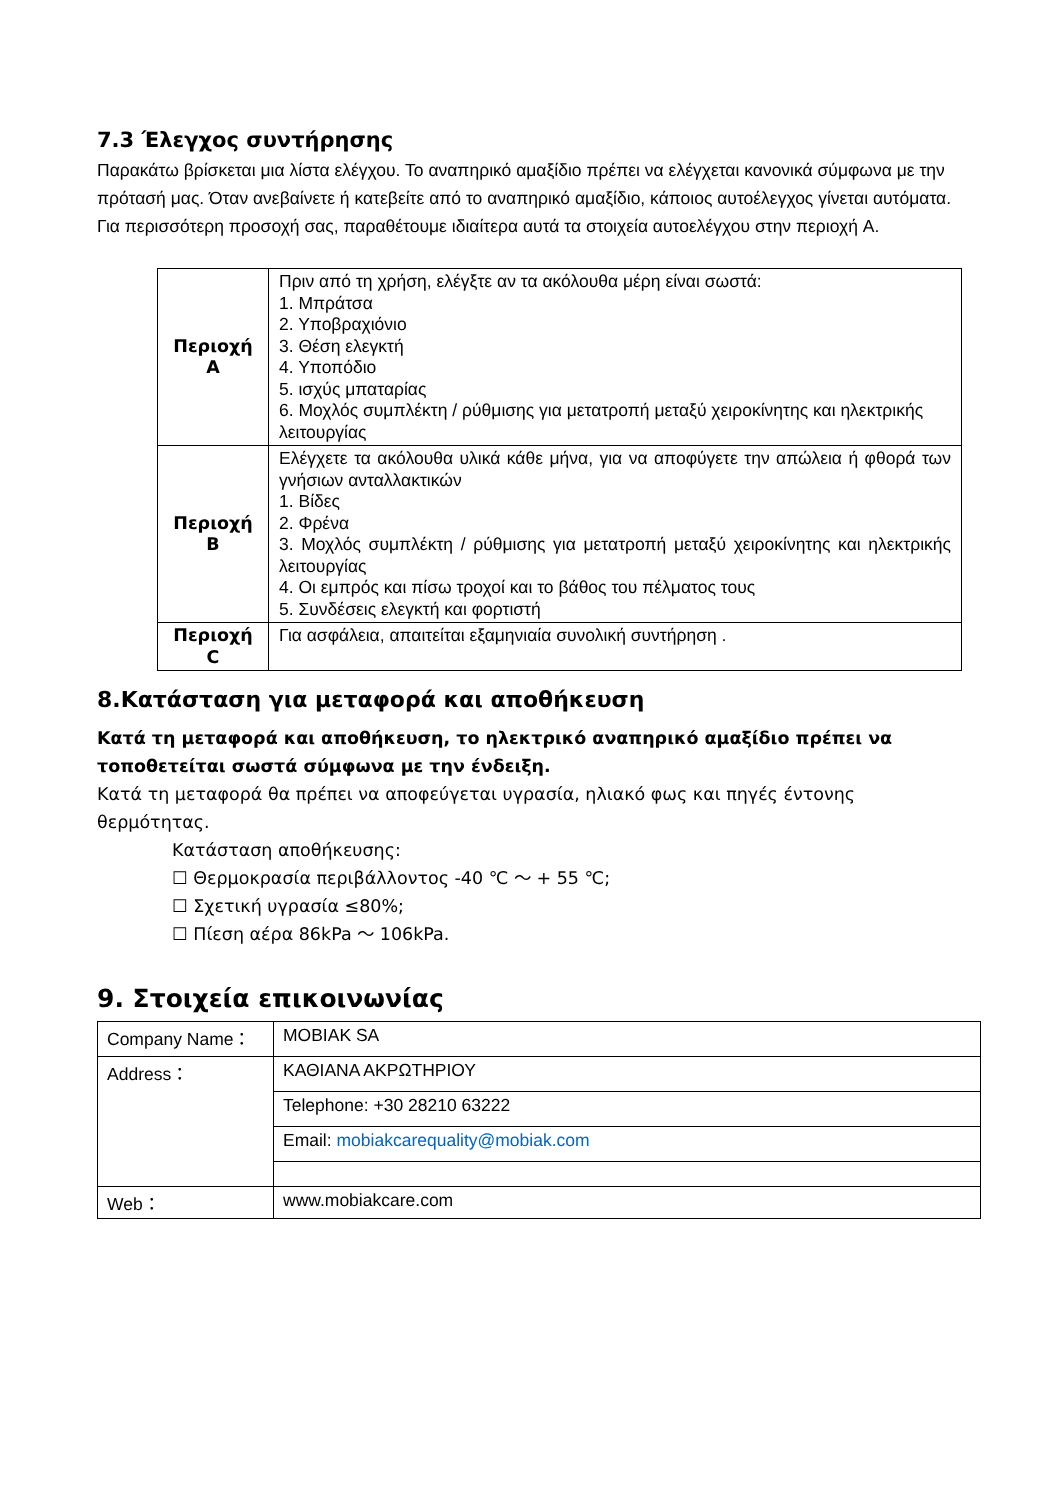7.3 Έλεγχος συντήρησης
Παρακάτω βρίσκεται μια λίστα ελέγχου. Το αναπηρικό αμαξίδιο πρέπει να ελέγχεται κανονικά σύμφωνα με την πρότασή μας. Όταν ανεβαίνετε ή κατεβείτε από το αναπηρικό αμαξίδιο, κάποιος αυτοέλεγχος γίνεται αυτόματα. Για περισσότερη προσοχή σας, παραθέτουμε ιδιαίτερα αυτά τα στοιχεία αυτοελέγχου στην περιοχή A.
| Περιοχή A | Πριν από τη χρήση, ελέγξτε αν τα ακόλουθα μέρη είναι σωστά: 1. Μπράτσα 2. Υποβραχιόνιο 3. Θέση ελεγκτή 4. Υποπόδιο 5. ισχύς μπαταρίας 6. Μοχλός συμπλέκτη / ρύθμισης για μετατροπή μεταξύ χειροκίνητης και ηλεκτρικής λειτουργίας |
| Περιοχή B | Ελέγχετε τα ακόλουθα υλικά κάθε μήνα, για να αποφύγετε την απώλεια ή φθορά των γνήσιων ανταλλακτικών 1. Βίδες 2. Φρένα 3. Μοχλός συμπλέκτη / ρύθμισης για μετατροπή μεταξύ χειροκίνητης και ηλεκτρικής λειτουργίας 4. Οι εμπρός και πίσω τροχοί και το βάθος του πέλματος τους 5. Συνδέσεις ελεγκτή και φορτιστή |
| Περιοχή C | Για ασφάλεια, απαιτείται εξαμηνιαία συνολική συντήρηση . |
8.Κατάσταση για μεταφορά και αποθήκευση
Κατά τη μεταφορά και αποθήκευση, το ηλεκτρικό αναπηρικό αμαξίδιο πρέπει να τοποθετείται σωστά σύμφωνα με την ένδειξη.
Κατά τη μεταφορά θα πρέπει να αποφεύγεται υγρασία, ηλιακό φως και πηγές έντονης θερμότητας.
Κατάσταση αποθήκευσης:
☐ Θερμοκρασία περιβάλλοντος -40 ℃ ～ + 55 ℃;
☐ Σχετική υγρασία ≤80%;
☐ Πίεση αέρα 86kPa ～ 106kPa.
9. Στοιχεία επικοινωνίας
| Company Name： | MOBIAK SA |
| Address： | ΚΑΘΙΑΝΑ ΑΚΡΩΤΗΡΙΟΥ |
| | Telephone: +30 28210 63222 |
| | Email: mobiakcarequality@mobiak.com |
| Web： | www.mobiakcare.com |